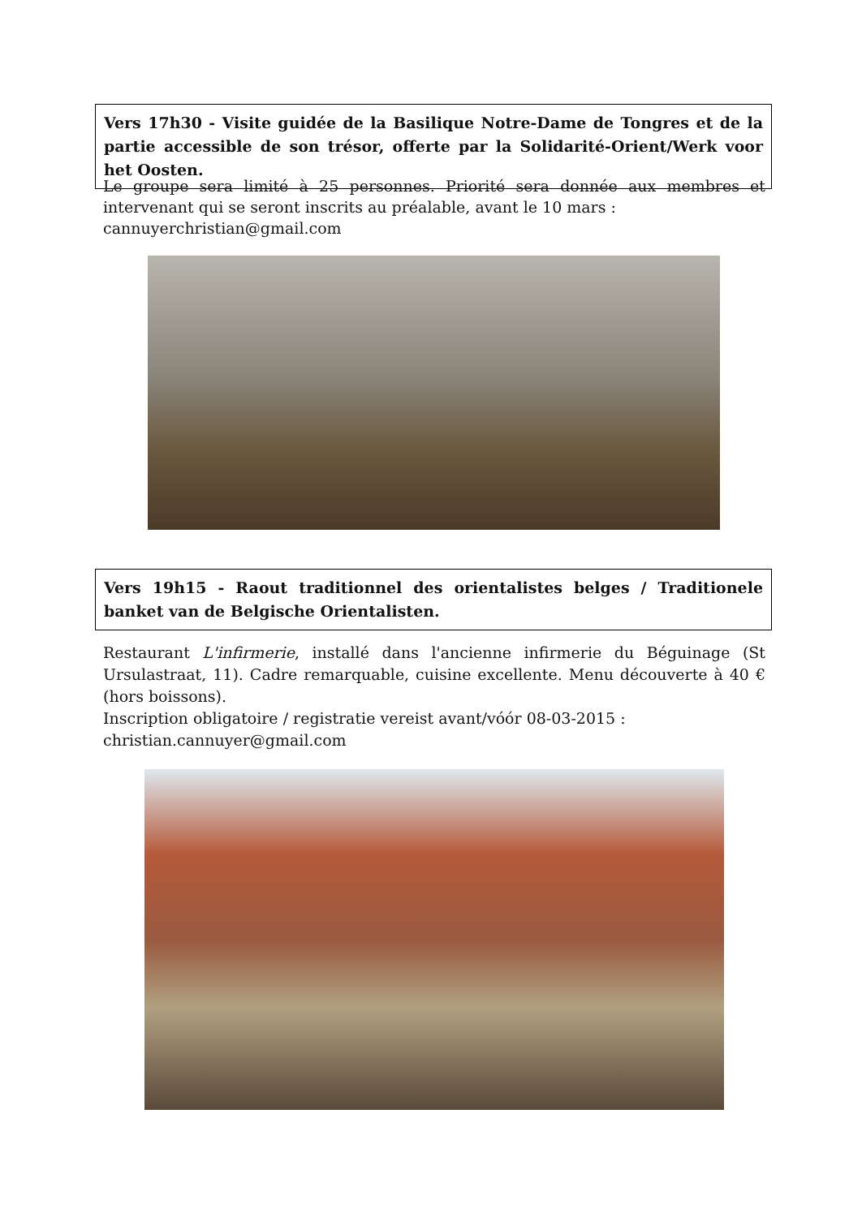Vers 17h30 - Visite guidée de la Basilique Notre-Dame de Tongres et de la partie accessible de son trésor, offerte par la Solidarité-Orient/Werk voor het Oosten.
Le groupe sera limité à 25 personnes. Priorité sera donnée aux membres et intervenant qui se seront inscrits au préalable, avant le 10 mars :
cannuyerchristian@gmail.com
Vers 19h15 - Raout traditionnel des orientalistes belges / Traditionele banket van de Belgische Orientalisten.
Restaurant L'infirmerie, installé dans l'ancienne infirmerie du Béguinage (St Ursulastraat, 11). Cadre remarquable, cuisine excellente. Menu découverte à 40 € (hors boissons).
Inscription obligatoire / registratie vereist avant/vóór 08-03-2015 :
christian.cannuyer@gmail.com